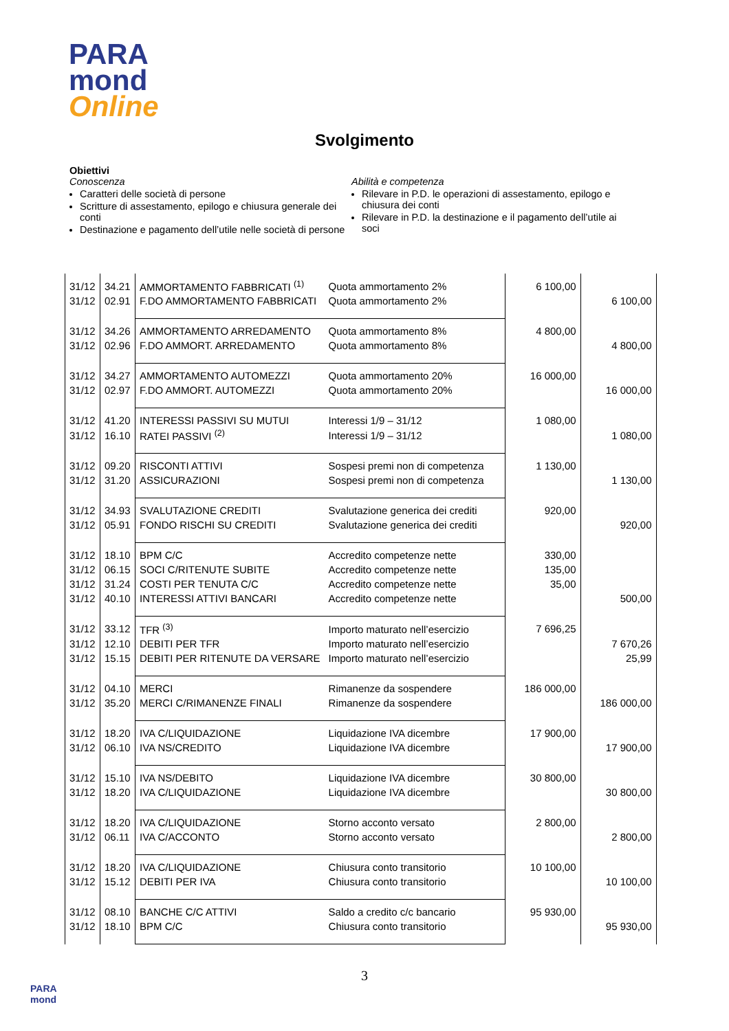PARA
mond
Online
Svolgimento
Obiettivi
Conoscenza
Caratteri delle società di persone
Scritture di assestamento, epilogo e chiusura generale dei conti
Destinazione e pagamento dell’utile nelle società di persone
Abilità e competenza
Rilevare in P.D. le operazioni di assestamento, epilogo e chiusura dei conti
Rilevare in P.D. la destinazione e il pagamento dell’utile ai soci
| 31/12 | 34.21 | AMMORTAMENTO FABBRICATI <sup>(1)</sup> | Quota ammortamento 2% | 6 100,00 | |
| 31/12 | 02.91 | F.DO AMMORTAMENTO FABBRICATI | Quota ammortamento 2% | | 6 100,00 |
| 31/12 | 34.26 | AMMORTAMENTO ARREDAMENTO | Quota ammortamento 8% | 4 800,00 | |
| 31/12 | 02.96 | F.DO AMMORT. ARREDAMENTO | Quota ammortamento 8% | | 4 800,00 |
| 31/12 | 34.27 | AMMORTAMENTO AUTOMEZZI | Quota ammortamento 20% | 16 000,00 | |
| 31/12 | 02.97 | F.DO AMMORT. AUTOMEZZI | Quota ammortamento 20% | | 16 000,00 |
| 31/12 | 41.20 | INTERESSI PASSIVI SU MUTUI | Interessi 1/9 – 31/12 | 1 080,00 | |
| 31/12 | 16.10 | RATEI PASSIVI <sup>(2)</sup> | Interessi 1/9 – 31/12 | | 1 080,00 |
| 31/12 | 09.20 | RISCONTI ATTIVI | Sospesi premi non di competenza | 1 130,00 | |
| 31/12 | 31.20 | ASSICURAZIONI | Sospesi premi non di competenza | | 1 130,00 |
| 31/12 | 34.93 | SVALUTAZIONE CREDITI | Svalutazione generica dei crediti | 920,00 | |
| 31/12 | 05.91 | FONDO RISCHI SU CREDITI | Svalutazione generica dei crediti | | 920,00 |
| 31/12 | 18.10 | BPM C/C | Accredito competenze nette | 330,00 | |
| 31/12 | 06.15 | SOCI C/RITENUTE SUBITE | Accredito competenze nette | 135,00 | |
| 31/12 | 31.24 | COSTI PER TENUTA C/C | Accredito competenze nette | 35,00 | |
| 31/12 | 40.10 | INTERESSI ATTIVI BANCARI | Accredito competenze nette | | 500,00 |
| 31/12 | 33.12 | TFR <sup>(3)</sup> | Importo maturato nell’esercizio | 7 696,25 | |
| 31/12 | 12.10 | DEBITI PER TFR | Importo maturato nell’esercizio | | 7 670,26 |
| 31/12 | 15.15 | DEBITI PER RITENUTE DA VERSARE | Importo maturato nell’esercizio | | 25,99 |
| 31/12 | 04.10 | MERCI | Rimanenze da sospendere | 186 000,00 | |
| 31/12 | 35.20 | MERCI C/RIMANENZE FINALI | Rimanenze da sospendere | | 186 000,00 |
| 31/12 | 18.20 | IVA C/LIQUIDAZIONE | Liquidazione IVA dicembre | 17 900,00 | |
| 31/12 | 06.10 | IVA NS/CREDITO | Liquidazione IVA dicembre | | 17 900,00 |
| 31/12 | 15.10 | IVA NS/DEBITO | Liquidazione IVA dicembre | 30 800,00 | |
| 31/12 | 18.20 | IVA C/LIQUIDAZIONE | Liquidazione IVA dicembre | | 30 800,00 |
| 31/12 | 18.20 | IVA C/LIQUIDAZIONE | Storno acconto versato | 2 800,00 | |
| 31/12 | 06.11 | IVA C/ACCONTO | Storno acconto versato | | 2 800,00 |
| 31/12 | 18.20 | IVA C/LIQUIDAZIONE | Chiusura conto transitorio | 10 100,00 | |
| 31/12 | 15.12 | DEBITI PER IVA | Chiusura conto transitorio | | 10 100,00 |
| 31/12 | 08.10 | BANCHE C/C ATTIVI | Saldo a credito c/c bancario | 95 930,00 | |
| 31/12 | 18.10 | BPM C/C | Chiusura conto transitorio | | 95 930,00 |
3
PARA
mond